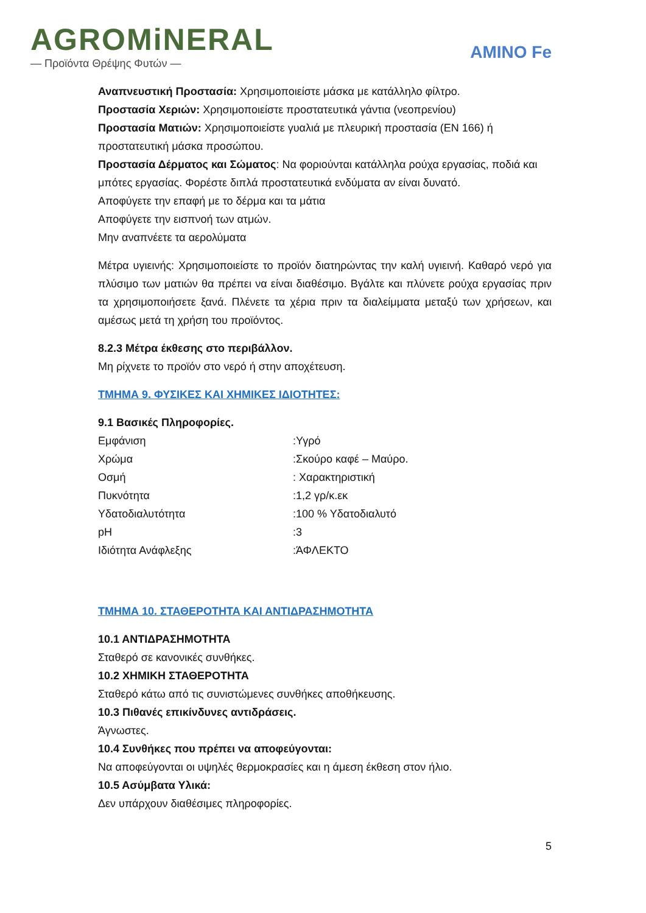AGROMiNERAL
— Προϊόντα Θρέψης Φυτών —
AMINO Fe
Αναπνευστική Προστασία: Χρησιμοποιείστε μάσκα με κατάλληλο φίλτρο.
Προστασία Χεριών: Χρησιμοποιείστε προστατευτικά γάντια (νεοπρενίου)
Προστασία Ματιών: Χρησιμοποιείστε γυαλιά με πλευρική προστασία (EN 166) ή προστατευτική μάσκα προσώπου.
Προστασία Δέρματος και Σώματος: Να φοριούνται κατάλληλα ρούχα εργασίας, ποδιά και μπότες εργασίας. Φορέστε διπλά προστατευτικά ενδύματα αν είναι δυνατό.
Αποφύγετε την επαφή με το δέρμα και τα μάτια
Αποφύγετε την εισπνοή των ατμών.
Μην αναπνέετε τα αερολύματα
Μέτρα υγιεινής: Χρησιμοποιείστε το προϊόν διατηρώντας την καλή υγιεινή. Καθαρό νερό για πλύσιμο των ματιών θα πρέπει να είναι διαθέσιμο. Βγάλτε και πλύνετε ρούχα εργασίας πριν τα χρησιμοποιήσετε ξανά. Πλένετε τα χέρια πριν τα διαλείμματα μεταξύ των χρήσεων, και αμέσως μετά τη χρήση του προϊόντος.
8.2.3 Μέτρα έκθεσης στο περιβάλλον.
Μη ρίχνετε το προϊόν στο νερό ή στην αποχέτευση.
ΤΜΗΜΑ 9. ΦΥΣΙΚΕΣ ΚΑΙ ΧΗΜΙΚΕΣ ΙΔΙΟΤΗΤΕΣ:
9.1 Βασικές Πληροφορίες.
| Εμφάνιση | :Υγρό |
| Χρώμα | :Σκούρο καφέ – Μαύρο. |
| Οσμή | : Χαρακτηριστική |
| Πυκνότητα | :1,2 γρ/κ.εκ |
| Υδατοδιαλυτότητα | :100 % Υδατοδιαλυτό |
| pH | :3 |
| Ιδιότητα Ανάφλεξης | :ΆΦΛΕΚΤΟ |
ΤΜΗΜΑ 10. ΣΤΑΘΕΡΟΤΗΤΑ ΚΑΙ ΑΝΤΙΔΡΑΣΗΜΟΤΗΤΑ
10.1 ΑΝΤΙΔΡΑΣΗΜΟΤΗΤΑ
Σταθερό σε κανονικές συνθήκες.
10.2 ΧΗΜΙΚΗ ΣΤΑΘΕΡΟΤΗΤΑ
Σταθερό κάτω από τις συνιστώμενες συνθήκες αποθήκευσης.
10.3 Πιθανές επικίνδυνες αντιδράσεις.
Άγνωστες.
10.4 Συνθήκες που πρέπει να αποφεύγονται:
Να αποφεύγονται οι υψηλές θερμοκρασίες και η άμεση έκθεση στον ήλιο.
10.5 Ασύμβατα Υλικά:
Δεν υπάρχουν διαθέσιμες πληροφορίες.
5